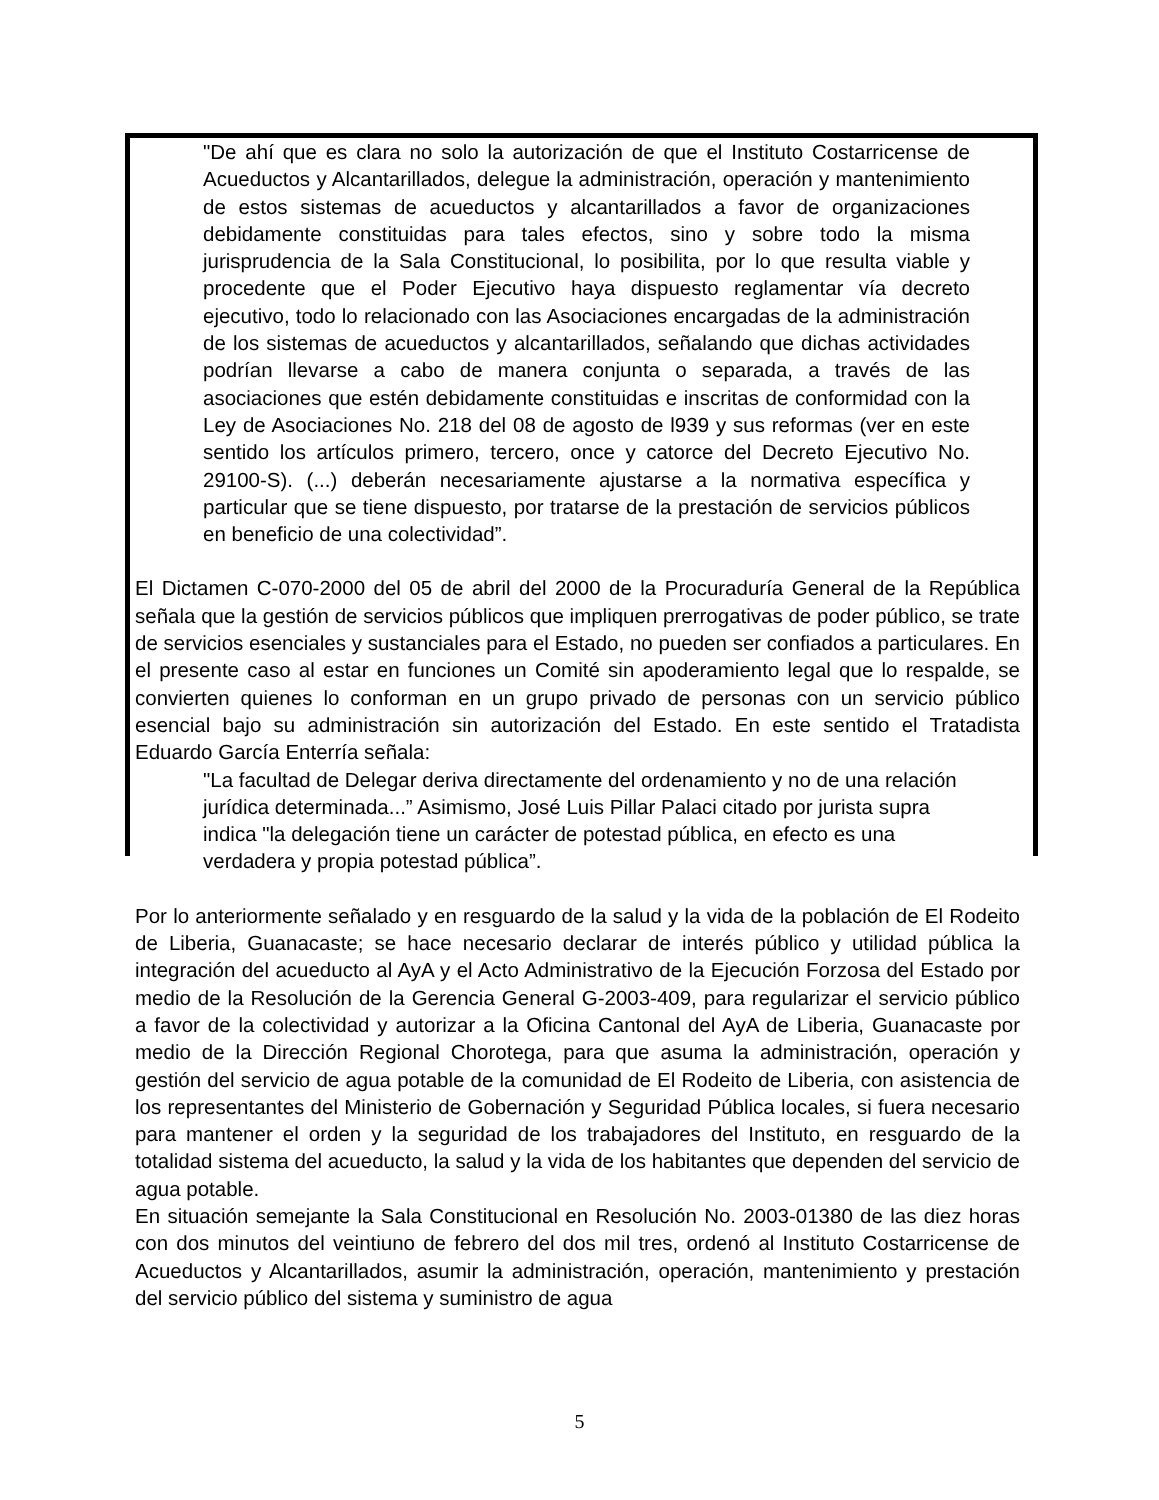"De ahí que es clara no solo la autorización de que el Instituto Costarricense de Acueductos y Alcantarillados, delegue la administración, operación y mantenimiento de estos sistemas de acueductos y alcantarillados a favor de organizaciones debidamente constituidas para tales efectos, sino y sobre todo la misma jurisprudencia de la Sala Constitucional, lo posibilita, por lo que resulta viable y procedente que el Poder Ejecutivo haya dispuesto reglamentar vía decreto ejecutivo, todo lo relacionado con las Asociaciones encargadas de la administración de los sistemas de acueductos y alcantarillados, señalando que dichas actividades podrían llevarse a cabo de manera conjunta o separada, a través de las asociaciones que estén debidamente constituidas e inscritas de conformidad con la Ley de Asociaciones No. 218 del 08 de agosto de l939 y sus reformas (ver en este sentido los artículos primero, tercero, once y catorce del Decreto Ejecutivo No. 29100-S). (...) deberán necesariamente ajustarse a la normativa específica y particular que se tiene dispuesto, por tratarse de la prestación de servicios públicos en beneficio de una colectividad”.
El Dictamen C-070-2000 del 05 de abril del 2000 de la Procuraduría General de la República señala que la gestión de servicios públicos que impliquen prerrogativas de poder público, se trate de servicios esenciales y sustanciales para el Estado, no pueden ser confiados a particulares. En el presente caso al estar en funciones un Comité sin apoderamiento legal que lo respalde, se convierten quienes lo conforman en un grupo privado de personas con un servicio público esencial bajo su administración sin autorización del Estado. En este sentido el Tratadista Eduardo García Enterría señala:
"La facultad de Delegar deriva directamente del ordenamiento y no de una relación jurídica determinada...” Asimismo, José Luis Pillar Palaci citado por jurista supra indica "la delegación tiene un carácter de potestad pública, en efecto es una verdadera y propia potestad pública”.
Por lo anteriormente señalado y en resguardo de la salud y la vida de la población de El Rodeito de Liberia, Guanacaste; se hace necesario declarar de interés público y utilidad pública la integración del acueducto al AyA y el Acto Administrativo de la Ejecución Forzosa del Estado por medio de la Resolución de la Gerencia General G-2003-409, para regularizar el servicio público a favor de la colectividad y autorizar a la Oficina Cantonal del AyA de Liberia, Guanacaste por medio de la Dirección Regional Chorotega, para que asuma la administración, operación y gestión del servicio de agua potable de la comunidad de El Rodeito de Liberia, con asistencia de los representantes del Ministerio de Gobernación y Seguridad Pública locales, si fuera necesario para mantener el orden y la seguridad de los trabajadores del Instituto, en resguardo de la totalidad sistema del acueducto, la salud y la vida de los habitantes que dependen del servicio de agua potable.
En situación semejante la Sala Constitucional en Resolución No. 2003-01380 de las diez horas con dos minutos del veintiuno de febrero del dos mil tres, ordenó al Instituto Costarricense de Acueductos y Alcantarillados, asumir la administración, operación, mantenimiento y prestación del servicio público del sistema y suministro de agua
5